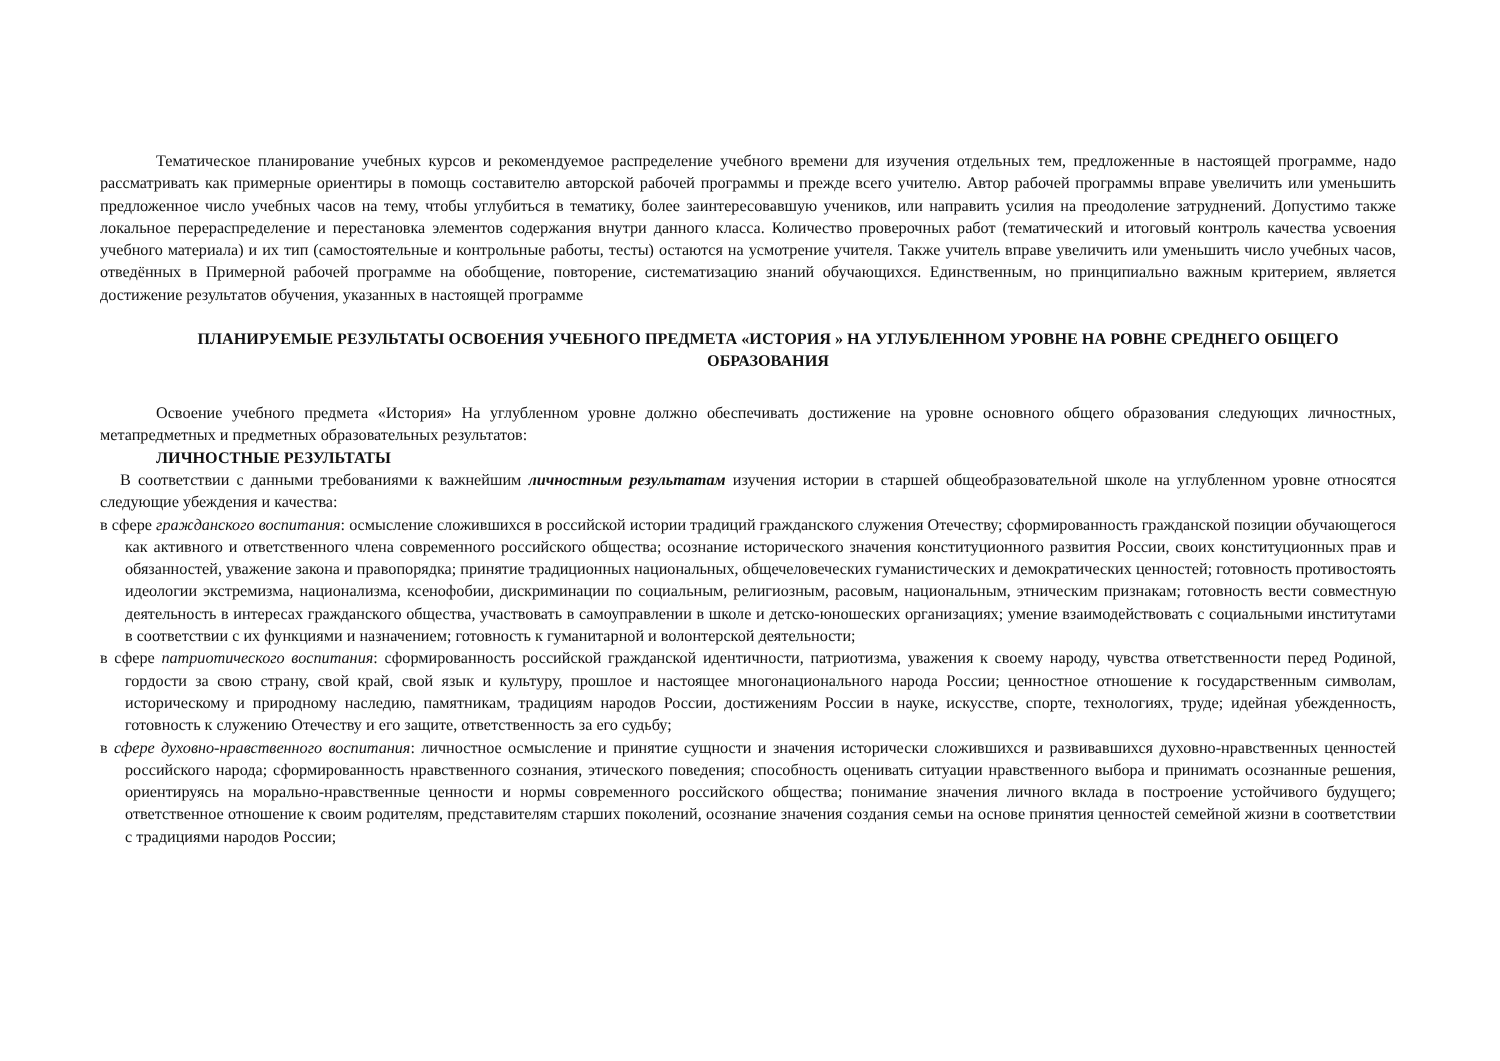Тематическое планирование учебных курсов и рекомендуемое распределение учебного времени для изучения отдельных тем, предложенные в настоящей программе, надо рассматривать как примерные ориентиры в помощь составителю авторской рабочей программы и прежде всего учителю. Автор рабочей программы вправе увеличить или уменьшить предложенное число учебных часов на тему, чтобы углубиться в тематику, более заинтересовавшую учеников, или направить усилия на преодоление затруднений. Допустимо также локальное перераспределение и перестановка элементов содержания внутри данного класса. Количество проверочных работ (тематический и итоговый контроль качества усвоения учебного материала) и их тип (самостоятельные и контрольные работы, тесты) остаются на усмотрение учителя. Также учитель вправе увеличить или уменьшить число учебных часов, отведённых в Примерной рабочей программе на обобщение, повторение, систематизацию знаний обучающихся. Единственным, но принципиально важным критерием, является достижение результатов обучения, указанных в настоящей программе
ПЛАНИРУЕМЫЕ РЕЗУЛЬТАТЫ ОСВОЕНИЯ УЧЕБНОГО ПРЕДМЕТА «ИСТОРИЯ » НА УГЛУБЛЕННОМ УРОВНЕ НА РОВНЕ СРЕДНЕГО ОБЩЕГО ОБРАЗОВАНИЯ
Освоение учебного предмета «История» На углубленном уровне должно обеспечивать достижение на уровне основного общего образования следующих личностных, метапредметных и предметных образовательных результатов:
ЛИЧНОСТНЫЕ РЕЗУЛЬТАТЫ
В соответствии с данными требованиями к важнейшим личностным результатам изучения истории в старшей общеобразовательной школе на углубленном уровне относятся следующие убеждения и качества:
в сфере гражданского воспитания: осмысление сложившихся в российской истории традиций гражданского служения Отечеству; сформированность гражданской позиции обучающегося как активного и ответственного члена современного российского общества; осознание исторического значения конституционного развития России, своих конституционных прав и обязанностей, уважение закона и правопорядка; принятие традиционных национальных, общечеловеческих гуманистических и демократических ценностей; готовность противостоять идеологии экстремизма, национализма, ксенофобии, дискриминации по социальным, религиозным, расовым, национальным, этническим признакам; готовность вести совместную деятельность в интересах гражданского общества, участвовать в самоуправлении в школе и детско-юношеских организациях; умение взаимодействовать с социальными институтами в соответствии с их функциями и назначением; готовность к гуманитарной и волонтерской деятельности;
в сфере патриотического воспитания: сформированность российской гражданской идентичности, патриотизма, уважения к своему народу, чувства ответственности перед Родиной, гордости за свою страну, свой край, свой язык и культуру, прошлое и настоящее многонационального народа России; ценностное отношение к государственным символам, историческому и природному наследию, памятникам, традициям народов России, достижениям России в науке, искусстве, спорте, технологиях, труде; идейная убежденность, готовность к служению Отечеству и его защите, ответственность за его судьбу;
в сфере духовно-нравственного воспитания: личностное осмысление и принятие сущности и значения исторически сложившихся и развивавшихся духовно-нравственных ценностей российского народа; сформированность нравственного сознания, этического поведения; способность оценивать ситуации нравственного выбора и принимать осознанные решения, ориентируясь на морально-нравственные ценности и нормы современного российского общества; понимание значения личного вклада в построение устойчивого будущего; ответственное отношение к своим родителям, представителям старших поколений, осознание значения создания семьи на основе принятия ценностей семейной жизни в соответствии с традициями народов России;